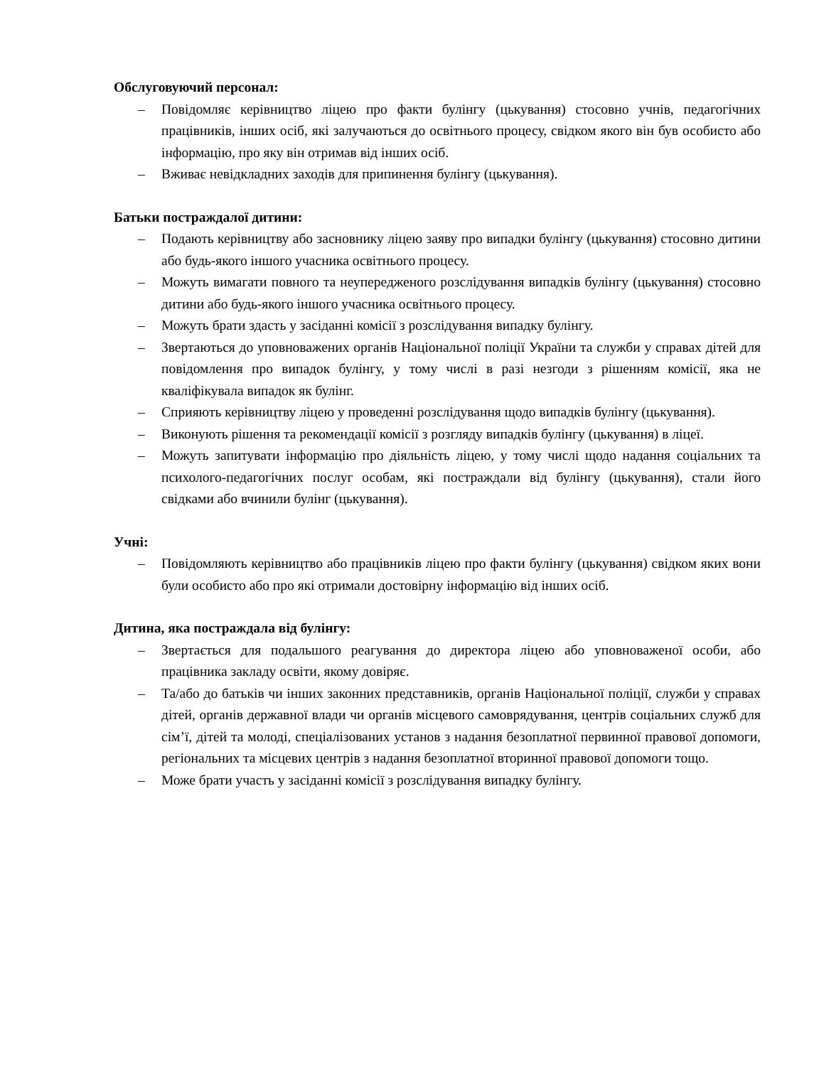Обслуговуючий персонал:
– Повідомляє керівництво ліцею про факти булінгу (цькування) стосовно учнів, педагогічних працівників, інших осіб, які залучаються до освітнього процесу, свідком якого він був особисто або інформацію, про яку він отримав від інших осіб.
– Вживає невідкладних заходів для припинення булінгу (цькування).
Батьки постраждалої дитини:
– Подають керівництву або засновнику ліцею заяву про випадки булінгу (цькування) стосовно дитини або будь-якого іншого учасника освітнього процесу.
– Можуть вимагати повного та неупередженого розслідування випадків булінгу (цькування) стосовно дитини або будь-якого іншого учасника освітнього процесу.
– Можуть брати здасть у засіданні комісії з розслідування випадку булінгу.
– Звертаються до уповноважених органів Національної поліції України та служби у справах дітей для повідомлення про випадок булінгу, у тому числі в разі незгоди з рішенням комісії, яка не кваліфікувала випадок як булінг.
– Сприяють керівництву ліцею у проведенні розслідування щодо випадків булінгу (цькування).
– Виконують рішення та рекомендації комісії з розгляду випадків булінгу (цькування) в ліцеї.
– Можуть запитувати інформацію про діяльність ліцею, у тому числі щодо надання соціальних та психолого-педагогічних послуг особам, які постраждали від булінгу (цькування), стали його свідками або вчинили булінг (цькування).
Учні:
– Повідомляють керівництво або працівників ліцею про факти булінгу (цькування) свідком яких вони були особисто або про які отримали достовірну інформацію від інших осіб.
Дитина, яка постраждала від булінгу:
– Звертається для подальшого реагування до директора ліцею або уповноваженої особи, або працівника закладу освіти, якому довіряє.
– Та/або до батьків чи інших законних представників, органів Національної поліції, служби у справах дітей, органів державної влади чи органів місцевого самоврядування, центрів соціальних служб для сім’ї, дітей та молоді, спеціалізованих установ з надання безоплатної первинної правової допомоги, регіональних та місцевих центрів з надання безоплатної вторинної правової допомоги тощо.
– Може брати участь у засіданні комісії з розслідування випадку булінгу.